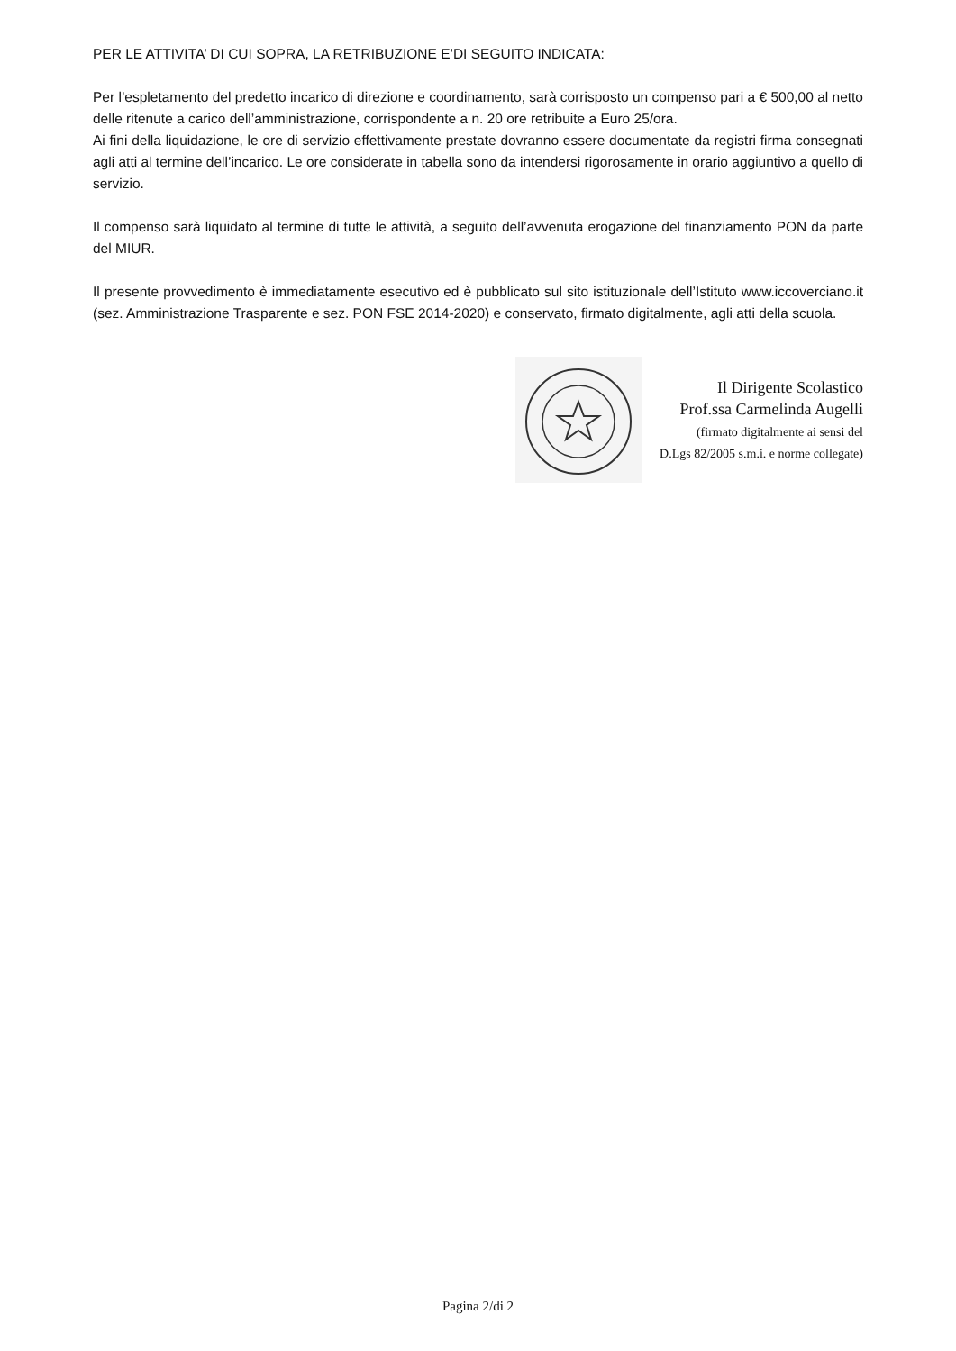PER LE ATTIVITA’ DI CUI SOPRA, LA RETRIBUZIONE E’DI SEGUITO INDICATA:
Per l’espletamento del predetto incarico di direzione e coordinamento, sarà corrisposto un compenso pari a € 500,00 al netto delle ritenute a carico dell’amministrazione, corrispondente a n. 20 ore retribuite a Euro 25/ora.
Ai fini della liquidazione, le ore di servizio effettivamente prestate dovranno essere documentate da registri firma consegnati agli atti al termine dell’incarico. Le ore considerate in tabella sono da intendersi rigorosamente in orario aggiuntivo a quello di servizio.
Il compenso sarà liquidato al termine di tutte le attività, a seguito dell’avvenuta erogazione del finanziamento PON da parte del MIUR.
Il presente provvedimento è immediatamente esecutivo ed è pubblicato sul sito istituzionale dell’Istituto www.iccoverciano.it (sez. Amministrazione Trasparente e sez. PON FSE 2014-2020) e conservato, firmato digitalmente, agli atti della scuola.
Il Dirigente Scolastico
Prof.ssa Carmelinda Augelli
(firmato digitalmente ai sensi del
D.Lgs 82/2005 s.m.i. e norme collegate)
Pagina 2/di 2